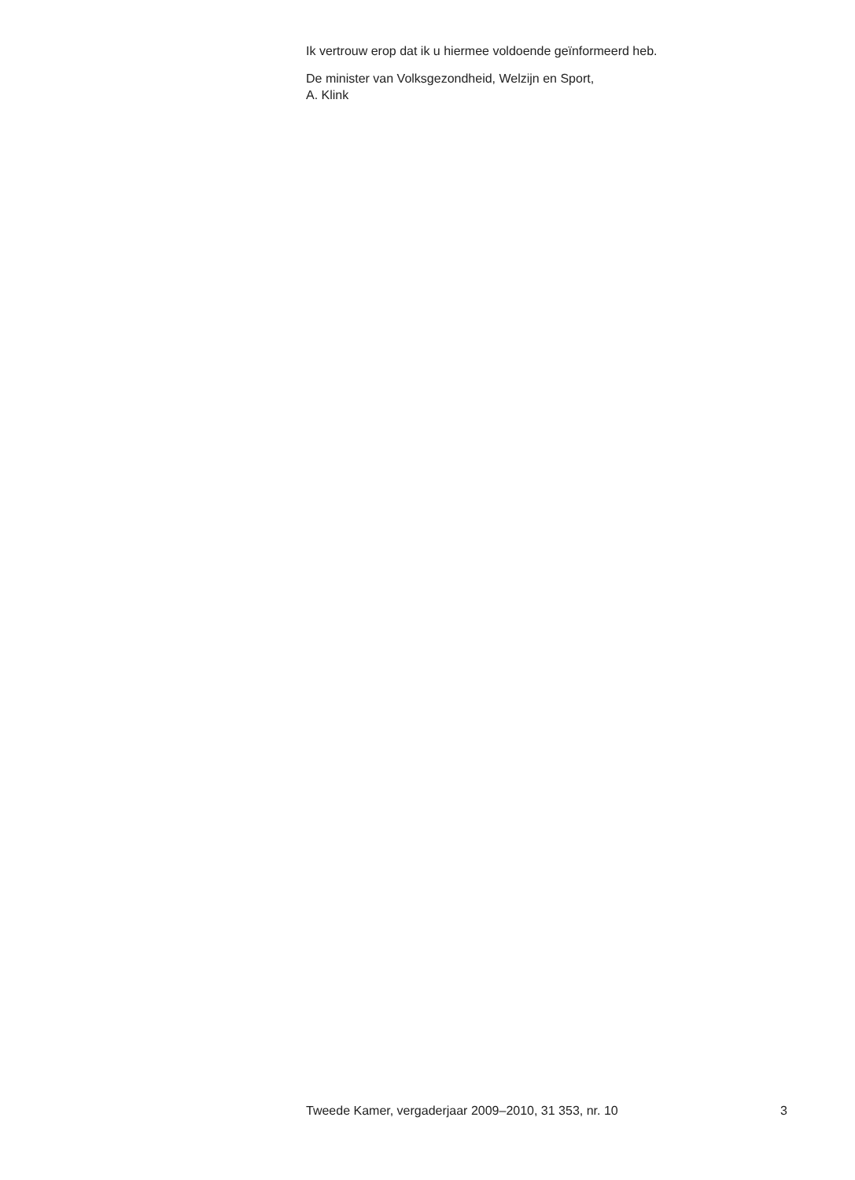Ik vertrouw erop dat ik u hiermee voldoende geïnformeerd heb.
De minister van Volksgezondheid, Welzijn en Sport,
A. Klink
Tweede Kamer, vergaderjaar 2009–2010, 31 353, nr. 10 3